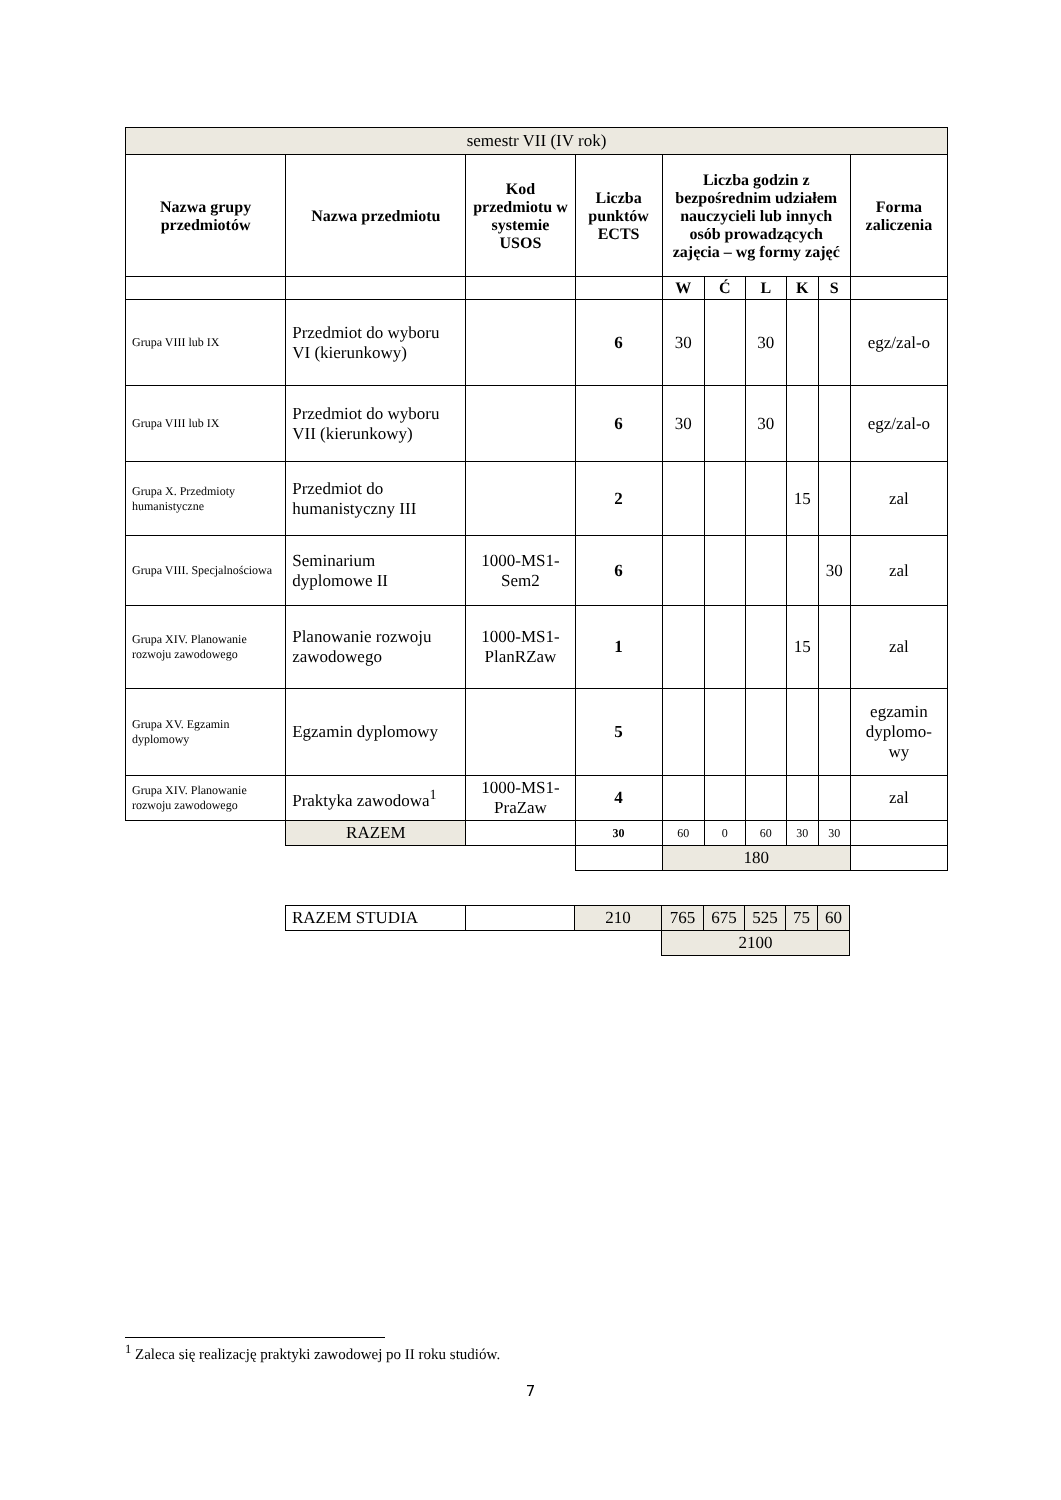| semestr VII (IV rok) | | | | | | | | | |
| Nazwa grupy przedmiotów | Nazwa przedmiotu | Kod przedmiotu w systemie USOS | Liczba punktów ECTS | Liczba godzin z bezpośrednim udziałem nauczycieli lub innych osób prowadzących zajęcia – wg formy zajęć | | | | | Forma zaliczenia |
| | | | | W | Ć | L | K | S | |
| Grupa VIII lub IX | Przedmiot do wyboru VI (kierunkowy) | | 6 | 30 | | 30 | | | egz/zal-o |
| Grupa VIII lub IX | Przedmiot do wyboru VII (kierunkowy) | | 6 | 30 | | 30 | | | egz/zal-o |
| Grupa X. Przedmioty humanistyczne | Przedmiot do humanistyczny III | | 2 | | | | 15 | | zal |
| Grupa VIII. Specjalnościowa | Seminarium dyplomowe II | 1000-MS1-Sem2 | 6 | | | | | 30 | zal |
| Grupa XIV. Planowanie rozwoju zawodowego | Planowanie rozwoju zawodowego | 1000-MS1-PlanRZaw | 1 | | | | 15 | | zal |
| Grupa XV. Egzamin dyplomowy | Egzamin dyplomowy | | 5 | | | | | | egzamin dyplomo-wy |
| Grupa XIV. Planowanie rozwoju zawodowego | Praktyka zawodowa<sup>1</sup> | 1000-MS1-PraZaw | 4 | | | | | | zal |
| | RAZEM | | 30 | 60 | 0 | 60 | 30 | 30 | |
| | | | | 180 | | | | | |
| RAZEM STUDIA | | 210 | 765 | 675 | 525 | 75 | 60 |
| | | | 2100 | | | | |
<sup>1</sup> Zaleca się realizację praktyki zawodowej po II roku studiów.
7